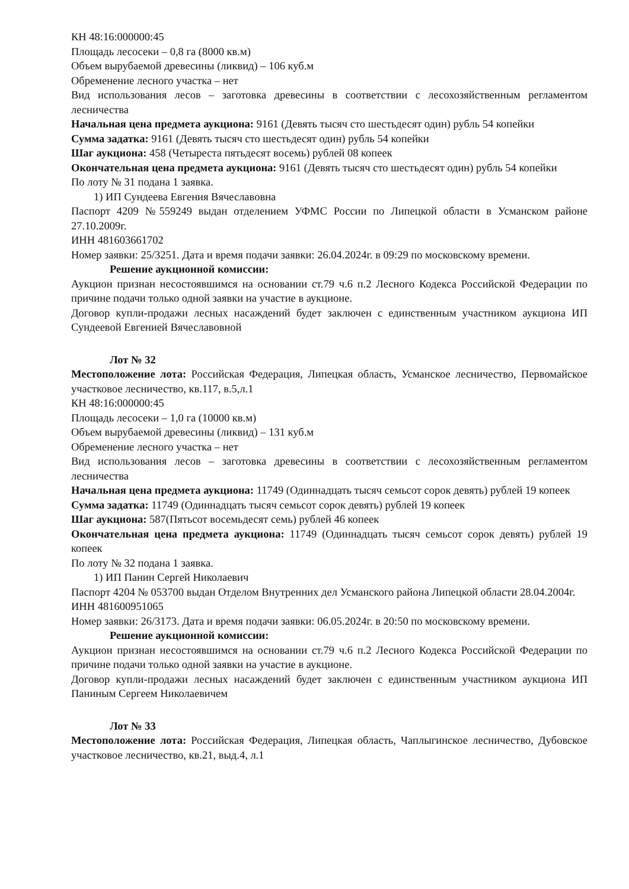КН 48:16:000000:45
Площадь лесосеки – 0,8 га (8000 кв.м)
Объем вырубаемой древесины (ликвид) – 106 куб.м
Обременение лесного участка – нет
Вид использования лесов – заготовка древесины в соответствии с лесохозяйственным регламентом лесничества
Начальная цена предмета аукциона: 9161 (Девять тысяч сто шестьдесят один) рубль 54 копейки
Сумма задатка: 9161 (Девять тысяч сто шестьдесят один) рубль 54 копейки
Шаг аукциона: 458 (Четыреста пятьдесят восемь) рублей 08 копеек
Окончательная цена предмета аукциона: 9161 (Девять тысяч сто шестьдесят один) рубль 54 копейки
По лоту № 31 подана 1 заявка.
1) ИП Сундеева Евгения Вячеславовна
Паспорт 4209 №559249 выдан отделением УФМС России по Липецкой области в Усманском районе 27.10.2009г.
ИНН 481603661702
Номер заявки: 25/3251. Дата и время подачи заявки: 26.04.2024г. в 09:29 по московскому времени.
Решение аукционной комиссии:
Аукцион признан несостоявшимся на основании ст.79 ч.6 п.2 Лесного Кодекса Российской Федерации по причине подачи только одной заявки на участие в аукционе.
Договор купли-продажи лесных насаждений будет заключен с единственным участником аукциона ИП Сундеевой Евгенией Вячеславовной
Лот № 32
Местоположение лота: Российская Федерация, Липецкая область, Усманское лесничество, Первомайское участковое лесничество, кв.117, в.5,л.1
КН 48:16:000000:45
Площадь лесосеки – 1,0 га (10000 кв.м)
Объем вырубаемой древесины (ликвид) – 131 куб.м
Обременение лесного участка – нет
Вид использования лесов – заготовка древесины в соответствии с лесохозяйственным регламентом лесничества
Начальная цена предмета аукциона: 11749 (Одиннадцать тысяч семьсот сорок девять) рублей 19 копеек
Сумма задатка: 11749 (Одиннадцать тысяч семьсот сорок девять) рублей 19 копеек
Шаг аукциона: 587(Пятьсот восемьдесят семь) рублей 46 копеек
Окончательная цена предмета аукциона: 11749 (Одиннадцать тысяч семьсот сорок девять) рублей 19 копеек
По лоту № 32 подана 1 заявка.
1) ИП Панин Сергей Николаевич
Паспорт 4204 № 053700 выдан Отделом Внутренних дел Усманского района Липецкой области 28.04.2004г.
ИНН 481600951065
Номер заявки: 26/3173. Дата и время подачи заявки: 06.05.2024г. в 20:50 по московскому времени.
Решение аукционной комиссии:
Аукцион признан несостоявшимся на основании ст.79 ч.6 п.2 Лесного Кодекса Российской Федерации по причине подачи только одной заявки на участие в аукционе.
Договор купли-продажи лесных насаждений будет заключен с единственным участником аукциона ИП Паниным Сергеем Николаевичем
Лот № 33
Местоположение лота: Российская Федерация, Липецкая область, Чаплыгинское лесничество, Дубовское участковое лесничество, кв.21, выд.4, л.1